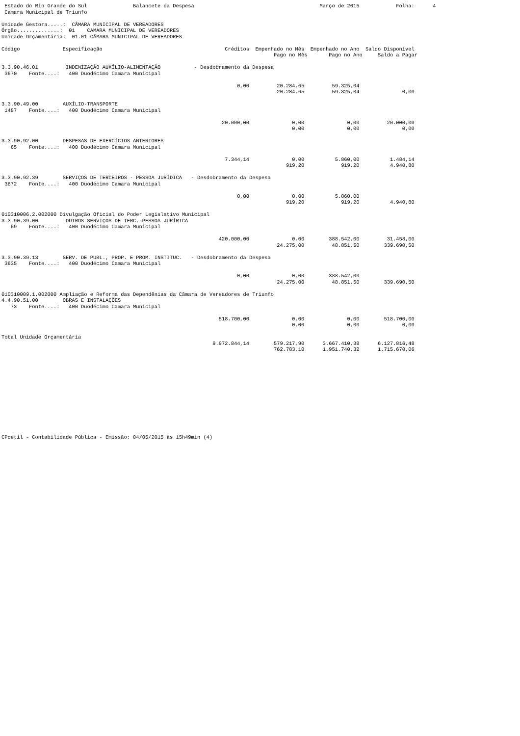Estado do Rio Grande do Sul               Balancete da Despesa                                         Março de 2015            Folha:      4
 Camara Municipal de Triunfo

Unidade Gestora.....:  CÂMARA MUNICIPAL DE VEREADORES
Órgão..............:  01    CAMARA MUNICIPAL DE VEREADORES
Unidade Orçamentária:  01.01 CÂMARA MUNICIPAL DE VEREADORES

Código              Especificação                                        Créditos  Empenhado no Mês  Empenhado no Ano  Saldo Disponível
                                                                                         Pago no Mês       Pago no Ano     Saldo a Pagar

3.3.90.46.01         INDENIZAÇÃO AUXÍLIO-ALIMENTAÇÃO           - Desdobramento da Despesa
 3670    Fonte....:   400 Duodécimo Camara Municipal

                                                                             0,00         20.284,65         59.325,04
                                                                                          20.284,65         59.325,04              0,00

3.3.90.49.00        AUXÍLIO-TRANSPORTE
 1487    Fonte....:   400 Duodécimo Camara Municipal

                                                                        20.000,00              0,00              0,00         20.000,00
                                                                                               0,00              0,00              0,00

3.3.90.92.00        DESPESAS DE EXERCÍCIOS ANTERIORES
   65    Fonte....:   400 Duodécimo Camara Municipal

                                                                         7.344,14              0,00          5.860,00          1.484,14
                                                                                             919,20            919,20          4.940,80

3.3.90.92.39        SERVIÇOS DE TERCEIROS - PESSOA JURÍDICA   - Desdobramento da Despesa
 3672    Fonte....:   400 Duodécimo Camara Municipal

                                                                             0,00              0,00          5.860,00
                                                                                             919,20            919,20          4.940,80

010310006.2.002000 Divulgação Oficial do Poder Legislativo Municipal
3.3.90.39.00         OUTROS SERVIÇOS DE TERC.-PESSOA JURÍRICA
   69    Fonte....:   400 Duodécimo Camara Municipal

                                                                       420.000,00              0,00        388.542,00         31.458,00
                                                                                          24.275,00         48.851,50        339.690,50

3.3.90.39.13        SERV. DE PUBL., PROP. E PROM. INSTITUC.   - Desdobramento da Despesa
 3635    Fonte....:   400 Duodécimo Camara Municipal

                                                                             0,00              0,00        388.542,00
                                                                                          24.275,00         48.851,50        339.690,50

010310009.1.002000 Ampliação e Reforma das Dependênias da Câmara de Vereadores de Triunfo
4.4.90.51.00        OBRAS E INSTALAÇÕES
   73    Fonte....:   400 Duodécimo Camara Municipal

                                                                       518.700,00              0,00              0,00        518.700,00
                                                                                               0,00              0,00              0,00

Total Unidade Orçamentária
                                                                     9.972.844,14        579.217,90      3.667.410,38      6.127.816,48
                                                                                         762.783,10      1.951.740,32      1.715.670,06
CPcetil - Contabilidade Pública - Emissão: 04/05/2015 às 15h49min (4)